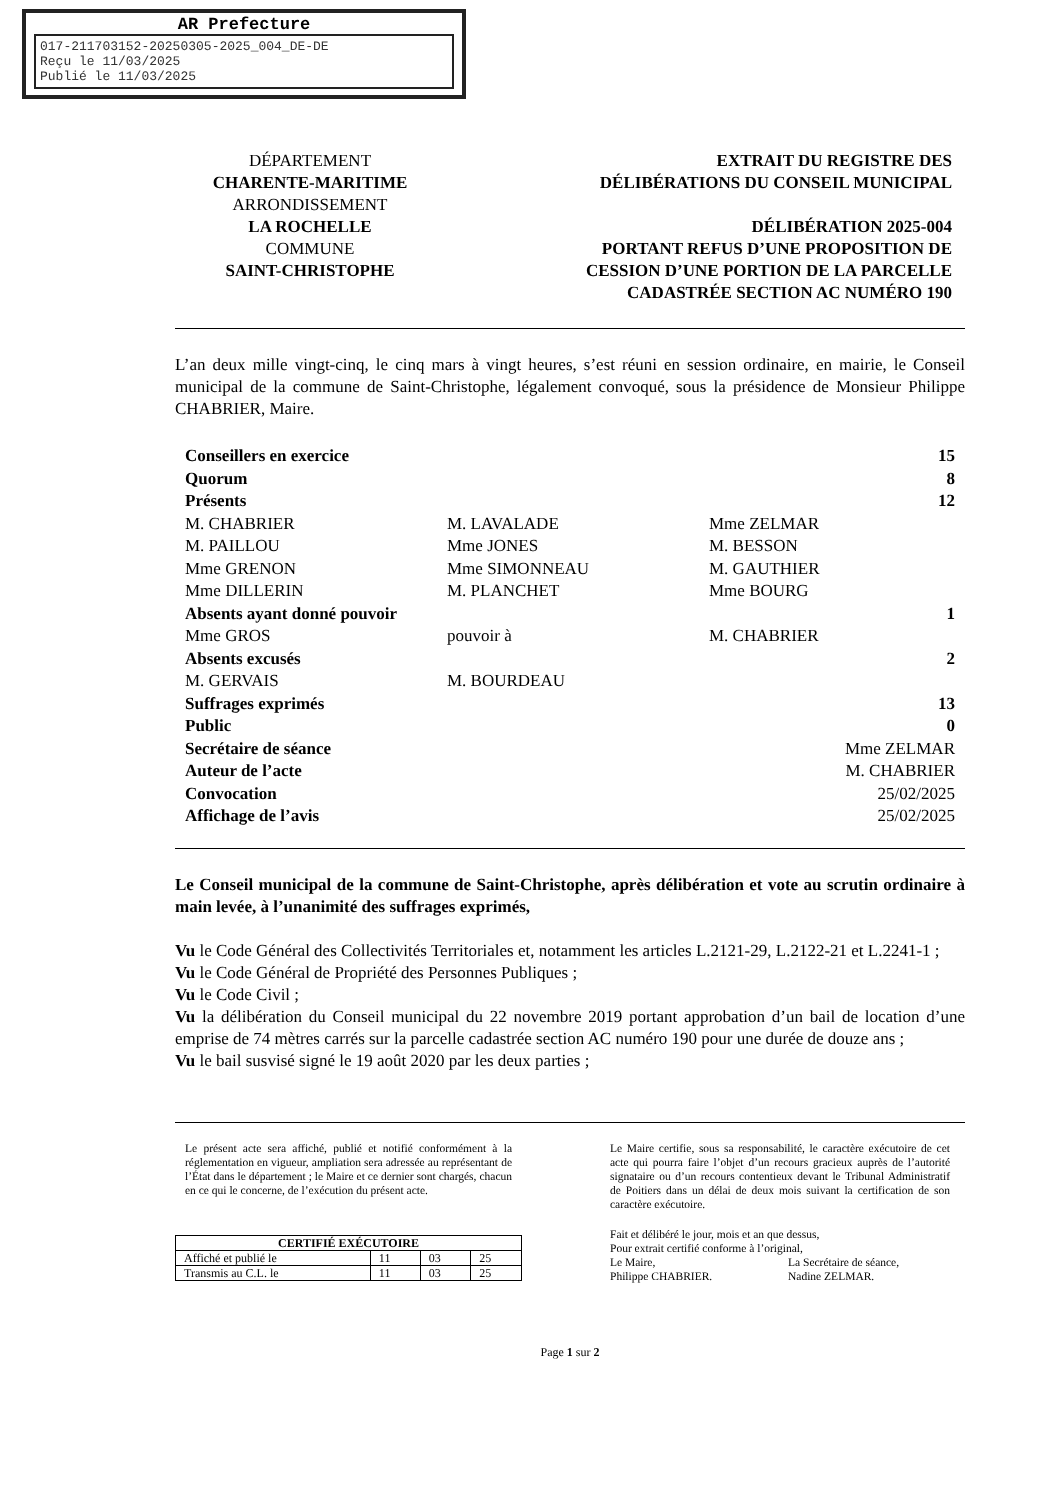AR Prefecture
017-211703152-20250305-2025_004_DE-DE
Reçu le 11/03/2025
Publié le 11/03/2025
DÉPARTEMENT
CHARENTE-MARITIME
ARRONDISSEMENT
LA ROCHELLE
COMMUNE
SAINT-CHRISTOPHE
EXTRAIT DU REGISTRE DES
DÉLIBÉRATIONS DU CONSEIL MUNICIPAL
DÉLIBÉRATION 2025-004
PORTANT REFUS D’UNE PROPOSITION DE
CESSION D’UNE PORTION DE LA PARCELLE
CADASTRÉE SECTION AC NUMÉRO 190
L’an deux mille vingt-cinq, le cinq mars à vingt heures, s’est réuni en session ordinaire, en mairie, le Conseil municipal de la commune de Saint-Christophe, légalement convoqué, sous la présidence de Monsieur Philippe CHABRIER, Maire.
| Conseillers en exercice | | | 15 |
| Quorum | | | 8 |
| Présents | | | 12 |
| M. CHABRIER | M. LAVALADE | Mme ZELMAR | |
| M. PAILLOU | Mme JONES | M. BESSON | |
| Mme GRENON | Mme SIMONNEAU | M. GAUTHIER | |
| Mme DILLERIN | M. PLANCHET | Mme BOURG | |
| Absents ayant donné pouvoir | | | 1 |
| Mme GROS | pouvoir à | M. CHABRIER | |
| Absents excusés | | | 2 |
| M. GERVAIS | M. BOURDEAU | | |
| Suffrages exprimés | | | 13 |
| Public | | | 0 |
| Secrétaire de séance | | Mme ZELMAR | |
| Auteur de l’acte | | M. CHABRIER | |
| Convocation | | 25/02/2025 | |
| Affichage de l’avis | | 25/02/2025 | |
Le Conseil municipal de la commune de Saint-Christophe, après délibération et vote au scrutin ordinaire à main levée, à l’unanimité des suffrages exprimés,
Vu le Code Général des Collectivités Territoriales et, notamment les articles L.2121-29, L.2122-21 et L.2241-1 ;
Vu le Code Général de Propriété des Personnes Publiques ;
Vu le Code Civil ;
Vu la délibération du Conseil municipal du 22 novembre 2019 portant approbation d’un bail de location d’une emprise de 74 mètres carrés sur la parcelle cadastrée section AC numéro 190 pour une durée de douze ans ;
Vu le bail susvisé signé le 19 août 2020 par les deux parties ;
Le présent acte sera affiché, publié et notifié conformément à la réglementation en vigueur, ampliation sera adressée au représentant de l’État dans le département ; le Maire et ce dernier sont chargés, chacun en ce qui le concerne, de l’exécution du présent acte.
| CERTIFIÉ EXÉCUTOIRE | | | |
| --- | --- | --- | --- |
| Affiché et publié le | 11 | 03 | 25 |
| Transmis au C.L. le | 11 | 03 | 25 |
Le Maire certifie, sous sa responsabilité, le caractère exécutoire de cet acte qui pourra faire l’objet d’un recours gracieux auprès de l’autorité signataire ou d’un recours contentieux devant le Tribunal Administratif de Poitiers dans un délai de deux mois suivant la certification de son caractère exécutoire.
Fait et délibéré le jour, mois et an que dessus,
Pour extrait certifié conforme à l’original,
Le Maire,
Philippe CHABRIER.
La Secrétaire de séance,
Nadine ZELMAR.
Page 1 sur 2